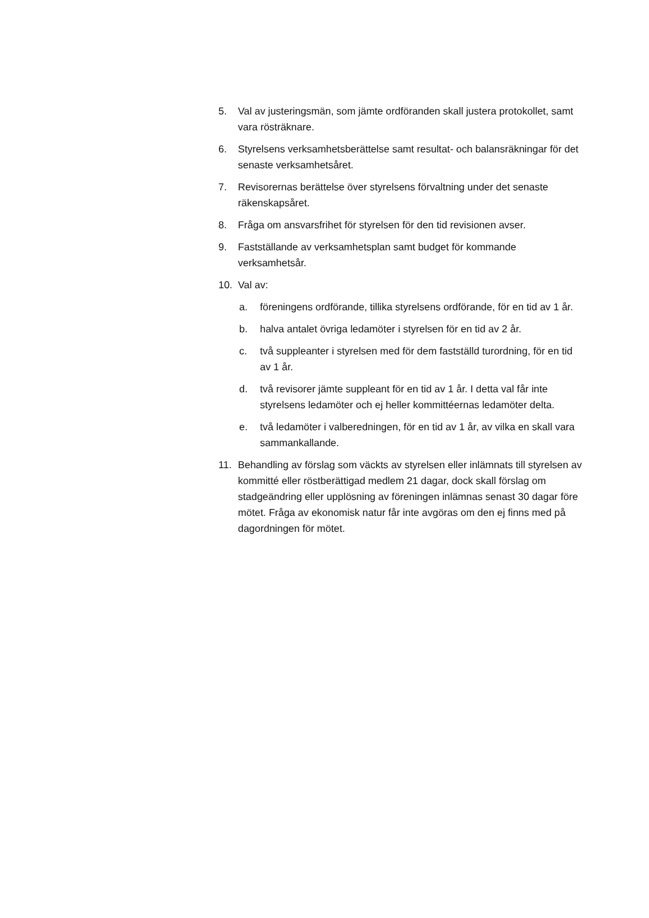5. Val av justeringsmän, som jämte ordföranden skall justera protokollet, samt vara rösträknare.
6. Styrelsens verksamhetsberättelse samt resultat- och balansräkningar för det senaste verksamhetsåret.
7. Revisorernas berättelse över styrelsens förvaltning under det senaste räkenskapsåret.
8. Fråga om ansvarsfrihet för styrelsen för den tid revisionen avser.
9. Fastställande av verksamhetsplan samt budget för kommande verksamhetsår.
10. Val av:
a. föreningens ordförande, tillika styrelsens ordförande, för en tid av 1 år.
b. halva antalet övriga ledamöter i styrelsen för en tid av 2 år.
c. två suppleanter i styrelsen med för dem fastställd turordning, för en tid av 1 år.
d. två revisorer jämte suppleant för en tid av 1 år. I detta val får inte styrelsens ledamöter och ej heller kommittéernas ledamöter delta.
e. två ledamöter i valberedningen, för en tid av 1 år, av vilka en skall vara sammankallande.
11. Behandling av förslag som väckts av styrelsen eller inlämnats till styrelsen av kommitté eller röstberättigad medlem 21 dagar, dock skall förslag om stadgeändring eller upplösning av föreningen inlämnas senast 30 dagar före mötet. Fråga av ekonomisk natur får inte avgöras om den ej finns med på dagordningen för mötet.